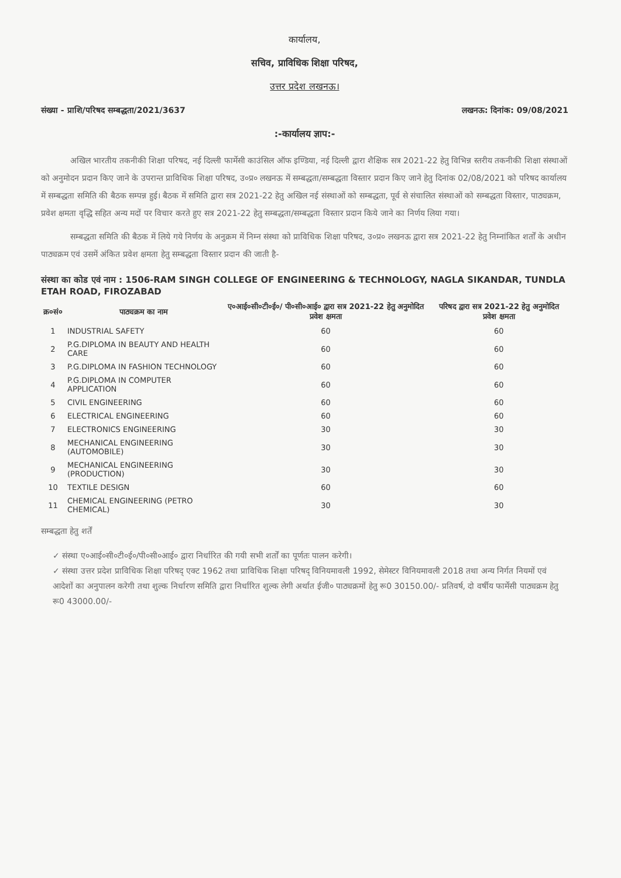कार्यालय,
सचिव, प्राविधिक शिक्षा परिषद,
उत्तर प्रदेश लखनऊ।
संख्या - प्राशि/परिषद सम्बद्धता/2021/3637 लखनऊ: दिनांक: 09/08/2021
:-कार्यालय ज्ञाप:-
अखिल भारतीय तकनीकी शिक्षा परिषद, नई दिल्ली फार्मेसी काउंसिल ऑफ इण्डिया, नई दिल्ली द्वारा शैक्षिक सत्र 2021-22 हेतु विभिन्न स्तरीय तकनीकी शिक्षा संस्थाओं को अनुमोदन प्रदान किए जाने के उपरान्त प्राविधिक शिक्षा परिषद, उ०प्र० लखनऊ में सम्बद्धता/सम्बद्धता विस्तार प्रदान किए जाने हेतु दिनांक 02/08/2021 को परिषद कार्यालय में सम्बद्धता समिति की बैठक सम्पन्न हुई। बैठक में समिति द्वारा सत्र 2021-22 हेतु अखिल नई संस्थाओं को सम्बद्धता, पूर्व से संचालित संस्थाओं को सम्बद्धता विस्तार, पाठ्यक्रम, प्रवेश क्षमता वृद्धि सहित अन्य मदों पर विचार करते हुए सत्र 2021-22 हेतु सम्बद्धता/सम्बद्धता विस्तार प्रदान किये जाने का निर्णय लिया गया।
सम्बद्धता समिति की बैठक में लिये गये निर्णय के अनुक्रम में निम्न संस्था को प्राविधिक शिक्षा परिषद, उ०प्र० लखनऊ द्वारा सत्र 2021-22 हेतु निम्नांकित शर्तों के अधीन पाठ्यक्रम एवं उसमें अंकित प्रवेश क्षमता हेतु सम्बद्धता विस्तार प्रदान की जाती है-
संस्था का कोड एवं नाम : 1506-RAM SINGH COLLEGE OF ENGINEERING & TECHNOLOGY, NAGLA SIKANDAR, TUNDLA ETAH ROAD, FIROZABAD
| क्र०सं० | पाठ्यक्रम का नाम | ए०आई०सी०टी०ई०/ पी०सी०आई० द्वारा सत्र 2021-22 हेतु अनुमोदित प्रवेश क्षमता | परिषद द्वारा सत्र 2021-22 हेतु अनुमोदित प्रवेश क्षमता |
| --- | --- | --- | --- |
| 1 | INDUSTRIAL SAFETY | 60 | 60 |
| 2 | P.G.DIPLOMA IN BEAUTY AND HEALTH CARE | 60 | 60 |
| 3 | P.G.DIPLOMA IN FASHION TECHNOLOGY | 60 | 60 |
| 4 | P.G.DIPLOMA IN COMPUTER APPLICATION | 60 | 60 |
| 5 | CIVIL ENGINEERING | 60 | 60 |
| 6 | ELECTRICAL ENGINEERING | 60 | 60 |
| 7 | ELECTRONICS ENGINEERING | 30 | 30 |
| 8 | MECHANICAL ENGINEERING (AUTOMOBILE) | 30 | 30 |
| 9 | MECHANICAL ENGINEERING (PRODUCTION) | 30 | 30 |
| 10 | TEXTILE DESIGN | 60 | 60 |
| 11 | CHEMICAL ENGINEERING (PETRO CHEMICAL) | 30 | 30 |
सम्बद्धता हेतु शर्तें
✓ संस्था ए०आई०सी०टी०ई०/पी०सी०आई० द्वारा निर्धारित की गयी सभी शर्तों का पूर्णतः पालन करेगी।
✓ संस्था उत्तर प्रदेश प्राविधिक शिक्षा परिषद् एक्ट 1962 तथा प्राविधिक शिक्षा परिषद् विनियमावली 1992, सेमेस्टर विनियमावली 2018 तथा अन्य निर्गत नियमों एवं आदेशों का अनुपालन करेगी तथा शुल्क निर्धारण समिति द्वारा निर्धारित शुल्क लेगी अर्थात ईजी० पाठ्यक्रमों हेतु रू0 30150.00/- प्रतिवर्ष, दो वर्षीय फार्मेसी पाठ्यक्रम हेतु रू0 43000.00/-